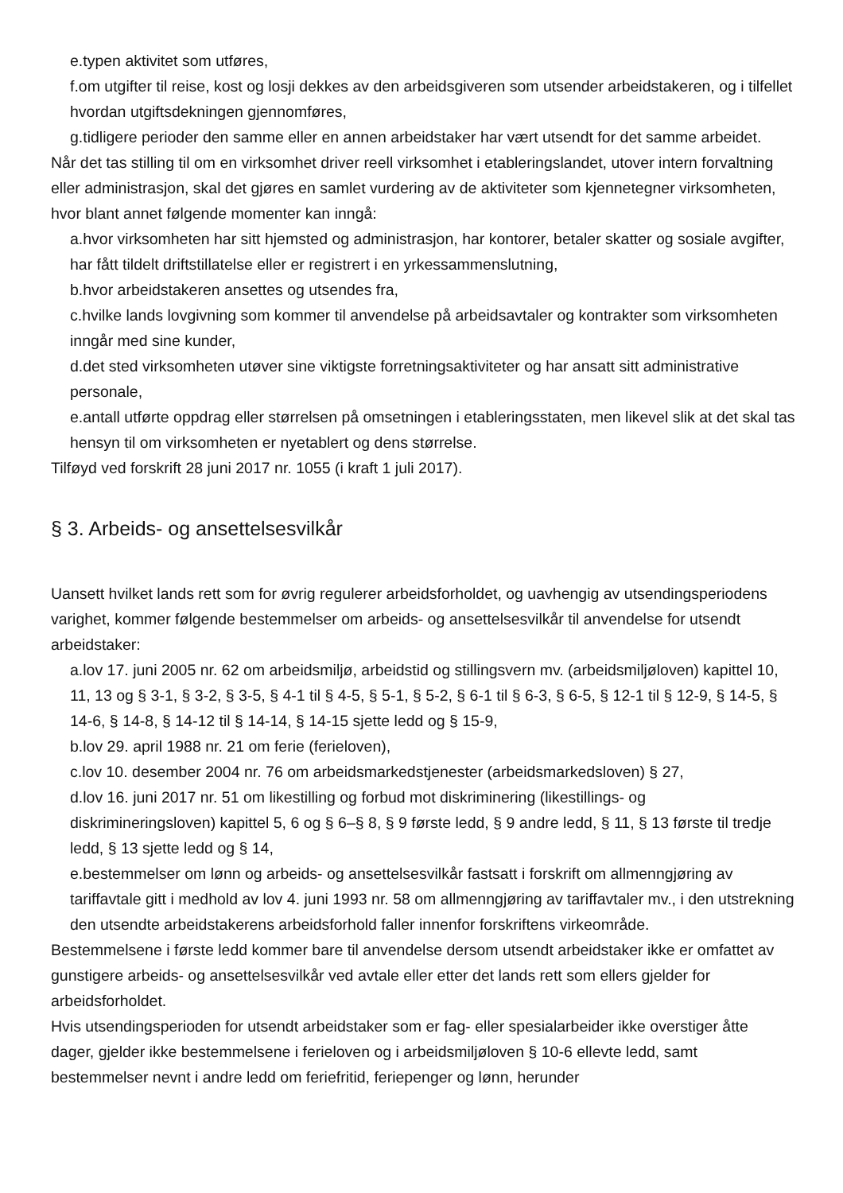e.typen aktivitet som utføres,
f.om utgifter til reise, kost og losji dekkes av den arbeidsgiveren som utsender arbeidstakeren, og i tilfellet hvordan utgiftsdekningen gjennomføres,
g.tidligere perioder den samme eller en annen arbeidstaker har vært utsendt for det samme arbeidet.
Når det tas stilling til om en virksomhet driver reell virksomhet i etableringslandet, utover intern forvaltning eller administrasjon, skal det gjøres en samlet vurdering av de aktiviteter som kjennetegner virksomheten, hvor blant annet følgende momenter kan inngå:
a.hvor virksomheten har sitt hjemsted og administrasjon, har kontorer, betaler skatter og sosiale avgifter, har fått tildelt driftstillatelse eller er registrert i en yrkessammenslutning,
b.hvor arbeidstakeren ansettes og utsendes fra,
c.hvilke lands lovgivning som kommer til anvendelse på arbeidsavtaler og kontrakter som virksomheten inngår med sine kunder,
d.det sted virksomheten utøver sine viktigste forretningsaktiviteter og har ansatt sitt administrative personale,
e.antall utførte oppdrag eller størrelsen på omsetningen i etableringsstaten, men likevel slik at det skal tas hensyn til om virksomheten er nyetablert og dens størrelse.
Tilføyd ved forskrift 28 juni 2017 nr. 1055 (i kraft 1 juli 2017).
§ 3. Arbeids- og ansettelsesvilkår
Uansett hvilket lands rett som for øvrig regulerer arbeidsforholdet, og uavhengig av utsendingsperiodens varighet, kommer følgende bestemmelser om arbeids- og ansettelsesvilkår til anvendelse for utsendt arbeidstaker:
a.lov 17. juni 2005 nr. 62 om arbeidsmiljø, arbeidstid og stillingsvern mv. (arbeidsmiljøloven) kapittel 10, 11, 13 og § 3-1, § 3-2, § 3-5, § 4-1 til § 4-5, § 5-1, § 5-2, § 6-1 til § 6-3, § 6-5, § 12-1 til § 12-9, § 14-5, § 14-6, § 14-8, § 14-12 til § 14-14, § 14-15 sjette ledd og § 15-9,
b.lov 29. april 1988 nr. 21 om ferie (ferieloven),
c.lov 10. desember 2004 nr. 76 om arbeidsmarkedstjenester (arbeidsmarkedsloven) § 27,
d.lov 16. juni 2017 nr. 51 om likestilling og forbud mot diskriminering (likestillings- og diskrimineringsloven) kapittel 5, 6 og § 6–§ 8, § 9 første ledd, § 9 andre ledd, § 11, § 13 første til tredje ledd, § 13 sjette ledd og § 14,
e.bestemmelser om lønn og arbeids- og ansettelsesvilkår fastsatt i forskrift om allmenngjøring av tariffavtale gitt i medhold av lov 4. juni 1993 nr. 58 om allmenngjøring av tariffavtaler mv., i den utstrekning den utsendte arbeidstakerens arbeidsforhold faller innenfor forskriftens virkeområde.
Bestemmelsene i første ledd kommer bare til anvendelse dersom utsendt arbeidstaker ikke er omfattet av gunstigere arbeids- og ansettelsesvilkår ved avtale eller etter det lands rett som ellers gjelder for arbeidsforholdet.
Hvis utsendingsperioden for utsendt arbeidstaker som er fag- eller spesialarbeider ikke overstiger åtte dager, gjelder ikke bestemmelsene i ferieloven og i arbeidsmiljøloven § 10-6 ellevte ledd, samt bestemmelser nevnt i andre ledd om feriefritid, feriepenger og lønn, herunder